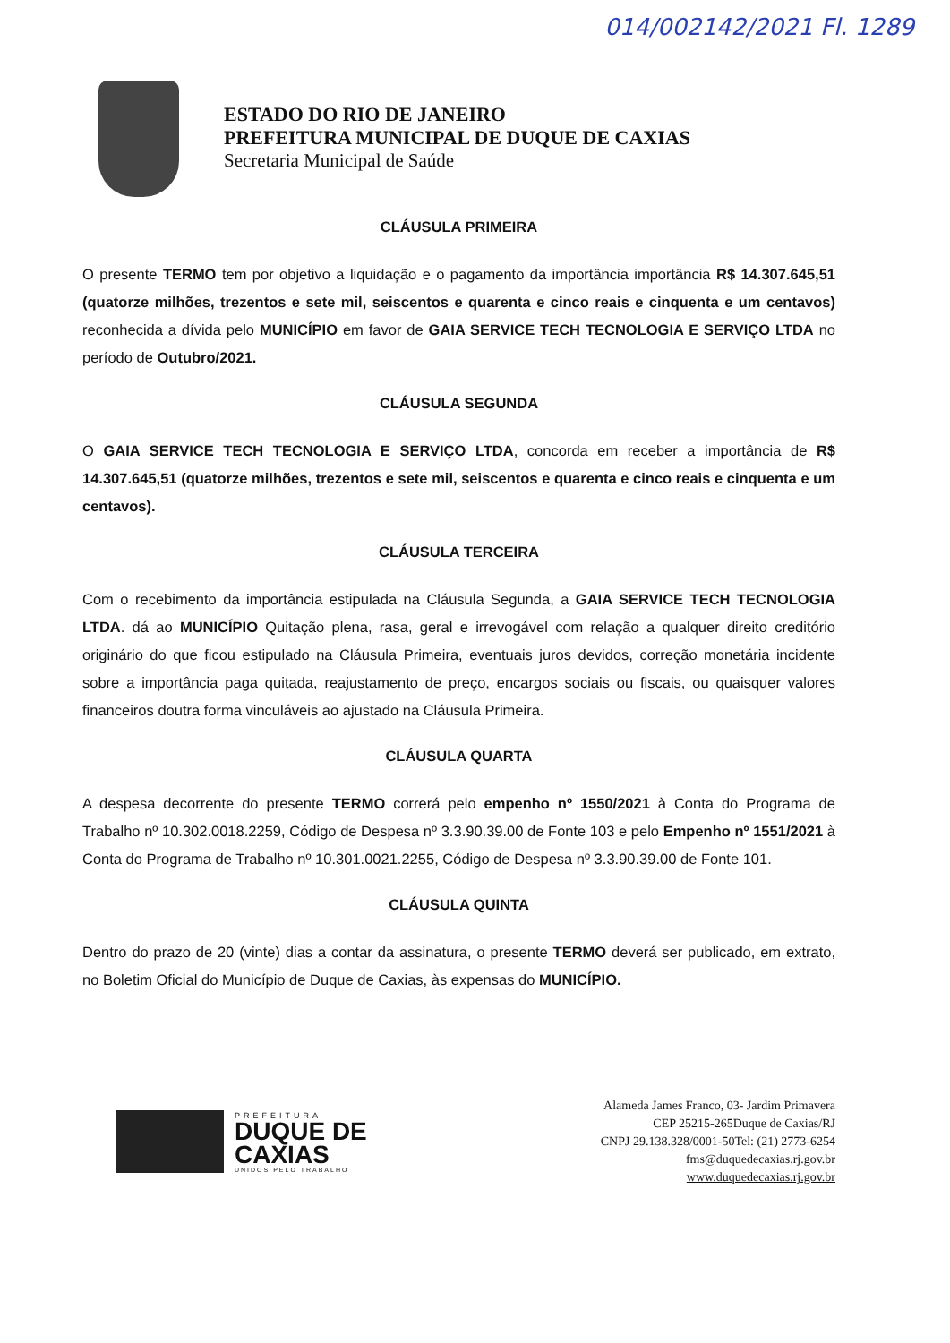014/002142/2021 Fl. 1289
ESTADO DO RIO DE JANEIRO
PREFEITURA MUNICIPAL DE DUQUE DE CAXIAS
Secretaria Municipal de Saúde
CLÁUSULA PRIMEIRA
O presente TERMO tem por objetivo a liquidação e o pagamento da importância importância R$ 14.307.645,51 (quatorze milhões, trezentos e sete mil, seiscentos e quarenta e cinco reais e cinquenta e um centavos) reconhecida a dívida pelo MUNICÍPIO em favor de GAIA SERVICE TECH TECNOLOGIA E SERVIÇO LTDA no período de Outubro/2021.
CLÁUSULA SEGUNDA
O GAIA SERVICE TECH TECNOLOGIA E SERVIÇO LTDA, concorda em receber a importância de R$ 14.307.645,51 (quatorze milhões, trezentos e sete mil, seiscentos e quarenta e cinco reais e cinquenta e um centavos).
CLÁUSULA TERCEIRA
Com o recebimento da importância estipulada na Cláusula Segunda, a GAIA SERVICE TECH TECNOLOGIA LTDA. dá ao MUNICÍPIO Quitação plena, rasa, geral e irrevogável com relação a qualquer direito creditório originário do que ficou estipulado na Cláusula Primeira, eventuais juros devidos, correção monetária incidente sobre a importância paga quitada, reajustamento de preço, encargos sociais ou fiscais, ou quaisquer valores financeiros doutra forma vinculáveis ao ajustado na Cláusula Primeira.
CLÁUSULA QUARTA
A despesa decorrente do presente TERMO correrá pelo empenho nº 1550/2021 à Conta do Programa de Trabalho nº 10.302.0018.2259, Código de Despesa nº 3.3.90.39.00 de Fonte 103 e pelo Empenho nº 1551/2021 à Conta do Programa de Trabalho nº 10.301.0021.2255, Código de Despesa nº 3.3.90.39.00 de Fonte 101.
CLÁUSULA QUINTA
Dentro do prazo de 20 (vinte) dias a contar da assinatura, o presente TERMO deverá ser publicado, em extrato, no Boletim Oficial do Município de Duque de Caxias, às expensas do MUNICÍPIO.
PREFEITURA
DUQUE DE
CAXIAS
UNIDOS PELO TRABALHO
Alameda James Franco, 03- Jardim Primavera
CEP 25215-265Duque de Caxias/RJ
CNPJ 29.138.328/0001-50Tel: (21) 2773-6254
fms@duquedecaxias.rj.gov.br
www.duquedecaxias.rj.gov.br